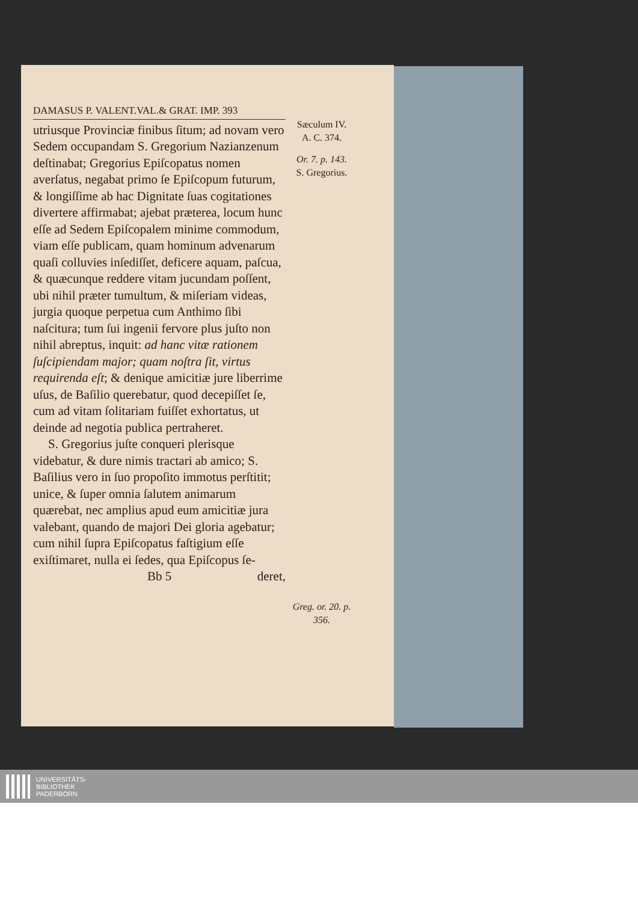DAMASUS P. VALENT.VAL.& GRAT. IMP. 393
utriusque Provinciæ finibus ſitum; ad novam vero Sedem occupandam S. Gregorium Nazianzenum deſtinabat; Gregorius Epiſcopatus nomen averſatus, negabat primo ſe Epiſcopum futurum, & longiſſime ab hac Dignitate ſuas cogitationes divertere affirmabat; ajebat præterea, locum hunc eſſe ad Sedem Epiſcopalem minime commodum, viam eſſe publicam, quam hominum advenarum quaſi colluvies inſediſſet, deficere aquam, paſcua, & quæcunque reddere vitam jucundam poſſent, ubi nihil præter tumultum, & miſeriam videas, jurgia quoque perpetua cum Anthimo ſibi naſcitura; tum ſui ingenii fervore plus juſto non nihil abreptus, inquit: ad hanc vitæ rationem ſuſcipiendam major; quam noſtra ſit, virtus requirenda eſt; & denique amicitiæ jure liberrime uſus, de Baſilio querebatur, quod decepiſſet ſe, cum ad vitam ſolitariam fuiſſet exhortatus, ut deinde ad negotia publica pertraheret.
S. Gregorius juſte conqueri plerisque videbatur, & dure nimis tractari ab amico; S. Baſilius vero in ſuo propoſito immotus perſtitit; unice, & ſuper omnia ſalutem animarum quærebat, nec amplius apud eum amicitiæ jura valebant, quando de majori Dei gloria agebatur; cum nihil ſupra Epiſcopatus faſtigium eſſe exiſtimaret, nulla ei ſedes, qua Epiſcopus ſe-
Bb 5 deret,
Sæculum IV.
A. C. 374.
Or. 7. p. 143.
S. Gregorius.
Greg. or. 20. p. 356.
UNIVERSITÄTS-
BIBLIOTHEK
PADERBORN